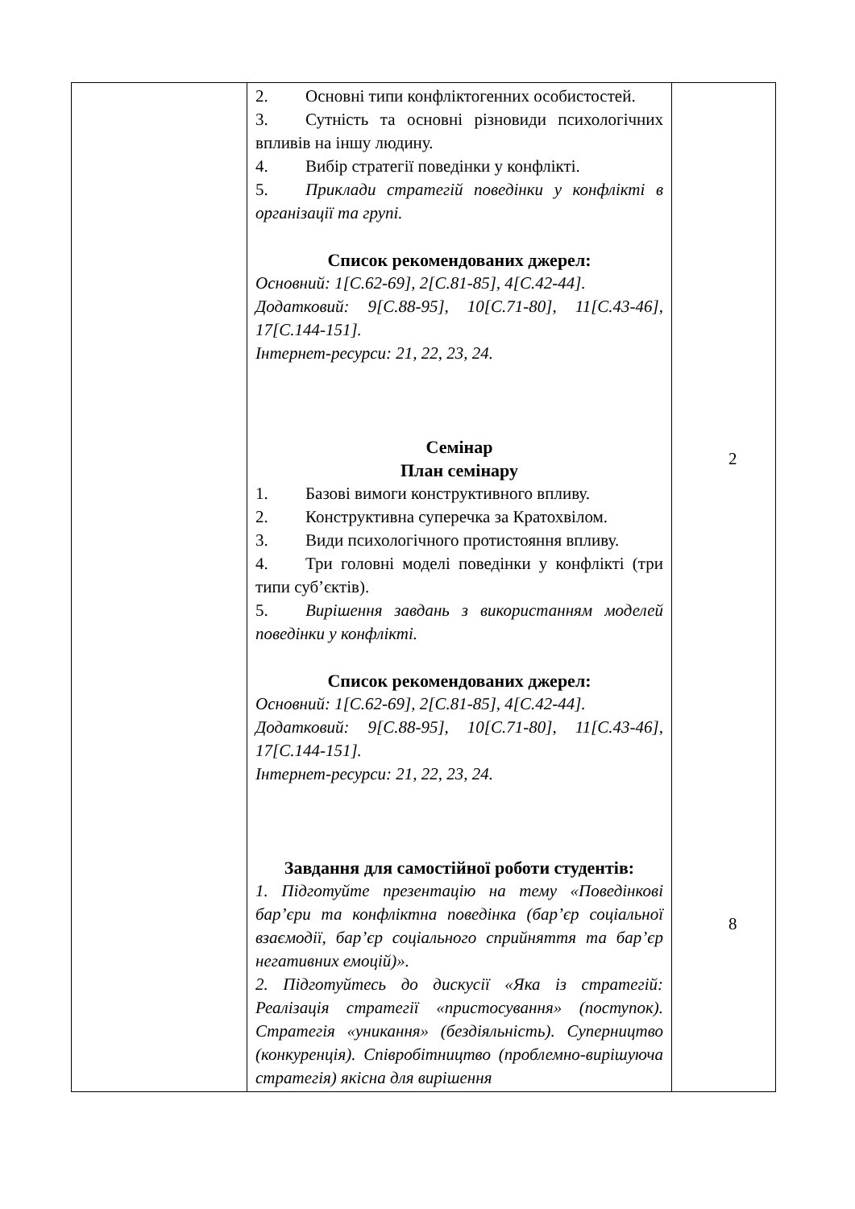| | 2. Основні типи конфліктогенних особистостей. 3. Сутність та основні різновиди психологічних впливів на іншу людину. 4. Вибір стратегії поведінки у конфлікті. 5. Приклади стратегій поведінки у конфлікті в організації та групі. Список рекомендованих джерел: Основний: 1[С.62-69], 2[С.81-85], 4[С.42-44]. Додатковий: 9[С.88-95], 10[С.71-80], 11[С.43-46], 17[С.144-151]. Інтернет-ресурси: 21, 22, 23, 24. Семінар План семінару 1. Базові вимоги конструктивного впливу. 2. Конструктивна суперечка за Кратохвілом. 3. Види психологічного протистояння впливу. 4. Три головні моделі поведінки у конфлікті (три типи суб’єктів). 5. Вирішення завдань з використанням моделей поведінки у конфлікті. Список рекомендованих джерел: Основний: 1[С.62-69], 2[С.81-85], 4[С.42-44]. Додатковий: 9[С.88-95], 10[С.71-80], 11[С.43-46], 17[С.144-151]. Інтернет-ресурси: 21, 22, 23, 24. Завдання для самостійної роботи студентів: 1. Підготуйте презентацію на тему «Поведінкові бар’єри та конфліктна поведінка (бар’єр соціальної взаємодії, бар’єр соціального сприйняття та бар’єр негативних емоцій)». 2. Підготуйтесь до дискусії «Яка із стратегій: Реалізація стратегії «пристосування» (поступок). Стратегія «уникання» (бездіяльність). Суперництво (конкуренція). Співробітництво (проблемно-вирішуюча стратегія) якісна для вирішення | 2 8 |